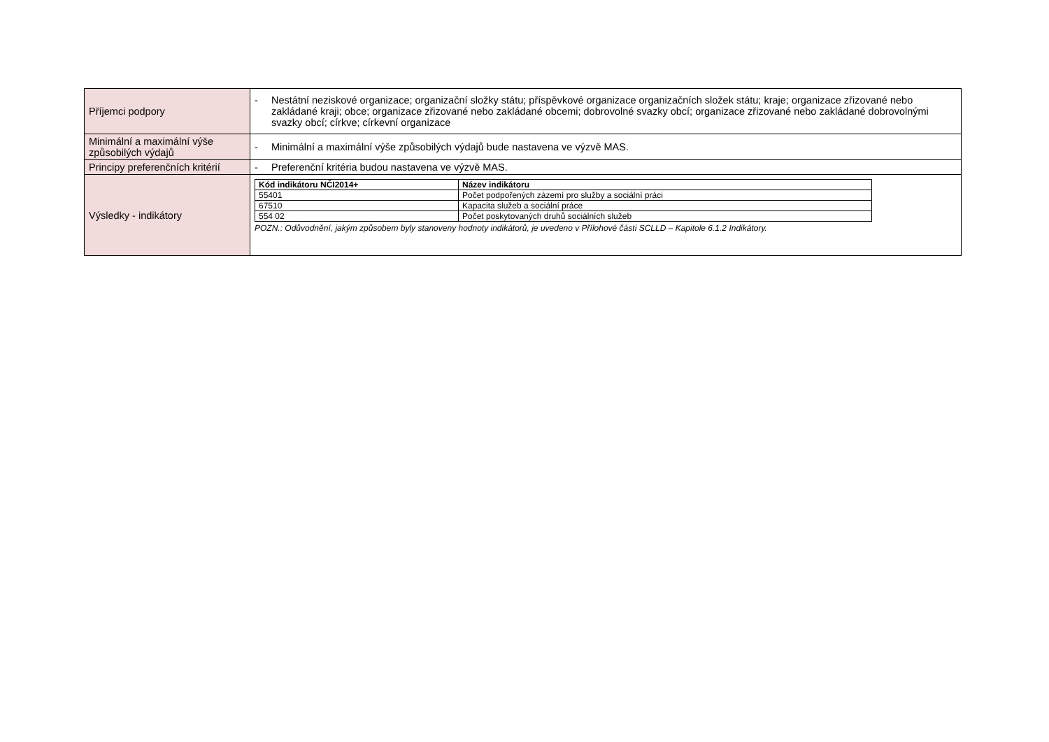| Příjemci podpory | - Nestátní neziskové organizace; organizační složky státu; příspěvkové organizace organizačních složek státu; kraje; organizace zřizované nebo zakládané kraji; obce; organizace zřizované nebo zakládané obcemi; dobrovolné svazky obcí; organizace zřizované nebo zakládané dobrovolnými svazky obcí; církve; církevní organizace |
| Minimální a maximální výše způsobilých výdajů | - Minimální a maximální výše způsobilých výdajů bude nastavena ve výzvě MAS. |
| Principy preferenčních kritérií | - Preferenční kritéria budou nastavena ve výzvě MAS. |
| Výsledky - indikátory | / Kód indikátoru NČI2014+ / Název indikátoru / / --- / --- / / 55401 / Počet podpořených zázemí pro služby a sociální práci / / 67510 / Kapacita služeb a sociální práce / / 554 02 / Počet poskytovaných druhů sociálních služeb / POZN.: Odůvodnění, jakým způsobem byly stanoveny hodnoty indikátorů, je uvedeno v Přílohové části SCLLD – Kapitole 6.1.2 Indikátory. |